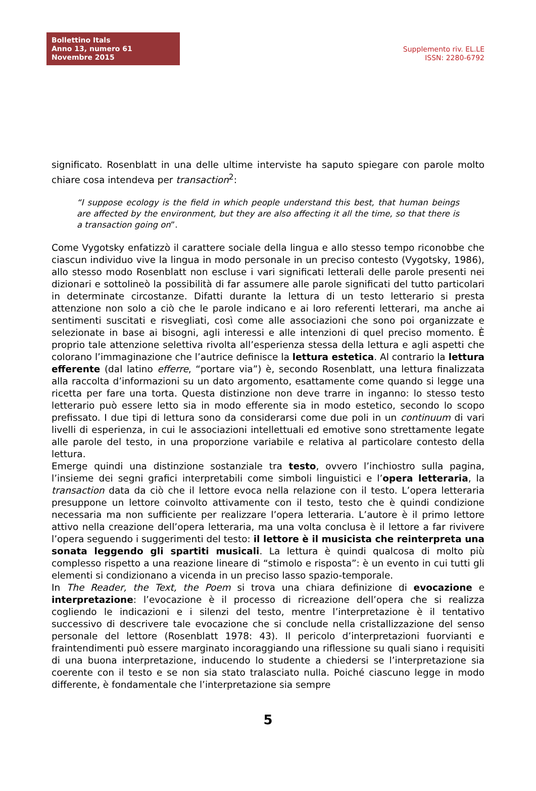Bollettino Itals
Anno 13, numero 61
Novembre 2015
Supplemento riv. EL.LE
ISSN: 2280-6792
significato. Rosenblatt in una delle ultime interviste ha saputo spiegare con parole molto chiare cosa intendeva per transaction<sup>2</sup>:
“I suppose ecology is the field in which people understand this best, that human beings are affected by the environment, but they are also affecting it all the time, so that there is a transaction going on”.
Come Vygotsky enfatizzò il carattere sociale della lingua e allo stesso tempo riconobbe che ciascun individuo vive la lingua in modo personale in un preciso contesto (Vygotsky, 1986), allo stesso modo Rosenblatt non escluse i vari significati letterali delle parole presenti nei dizionari e sottolineò la possibilità di far assumere alle parole significati del tutto particolari in determinate circostanze. Difatti durante la lettura di un testo letterario si presta attenzione non solo a ciò che le parole indicano e ai loro referenti letterari, ma anche ai sentimenti suscitati e risvegliati, così come alle associazioni che sono poi organizzate e selezionate in base ai bisogni, agli interessi e alle intenzioni di quel preciso momento. È proprio tale attenzione selettiva rivolta all’esperienza stessa della lettura e agli aspetti che colorano l’immaginazione che l’autrice definisce la lettura estetica. Al contrario la lettura efferente (dal latino efferre, “portare via”) è, secondo Rosenblatt, una lettura finalizzata alla raccolta d’informazioni su un dato argomento, esattamente come quando si legge una ricetta per fare una torta. Questa distinzione non deve trarre in inganno: lo stesso testo letterario può essere letto sia in modo efferente sia in modo estetico, secondo lo scopo prefissato. I due tipi di lettura sono da considerarsi come due poli in un continuum di vari livelli di esperienza, in cui le associazioni intellettuali ed emotive sono strettamente legate alle parole del testo, in una proporzione variabile e relativa al particolare contesto della lettura.
Emerge quindi una distinzione sostanziale tra testo, ovvero l’inchiostro sulla pagina, l’insieme dei segni grafici interpretabili come simboli linguistici e l’opera letteraria, la transaction data da ciò che il lettore evoca nella relazione con il testo. L’opera letteraria presuppone un lettore coinvolto attivamente con il testo, testo che è quindi condizione necessaria ma non sufficiente per realizzare l’opera letteraria. L’autore è il primo lettore attivo nella creazione dell’opera letteraria, ma una volta conclusa è il lettore a far rivivere l’opera seguendo i suggerimenti del testo: il lettore è il musicista che reinterpreta una sonata leggendo gli spartiti musicali. La lettura è quindi qualcosa di molto più complesso rispetto a una reazione lineare di “stimolo e risposta”: è un evento in cui tutti gli elementi si condizionano a vicenda in un preciso lasso spazio-temporale.
In The Reader, the Text, the Poem si trova una chiara definizione di evocazione e interpretazione: l’evocazione è il processo di ricreazione dell’opera che si realizza cogliendo le indicazioni e i silenzi del testo, mentre l’interpretazione è il tentativo successivo di descrivere tale evocazione che si conclude nella cristallizzazione del senso personale del lettore (Rosenblatt 1978: 43). Il pericolo d’interpretazioni fuorvianti e fraintendimenti può essere marginato incoraggiando una riflessione su quali siano i requisiti di una buona interpretazione, inducendo lo studente a chiedersi se l’interpretazione sia coerente con il testo e se non sia stato tralasciato nulla. Poiché ciascuno legge in modo differente, è fondamentale che l’interpretazione sia sempre
5